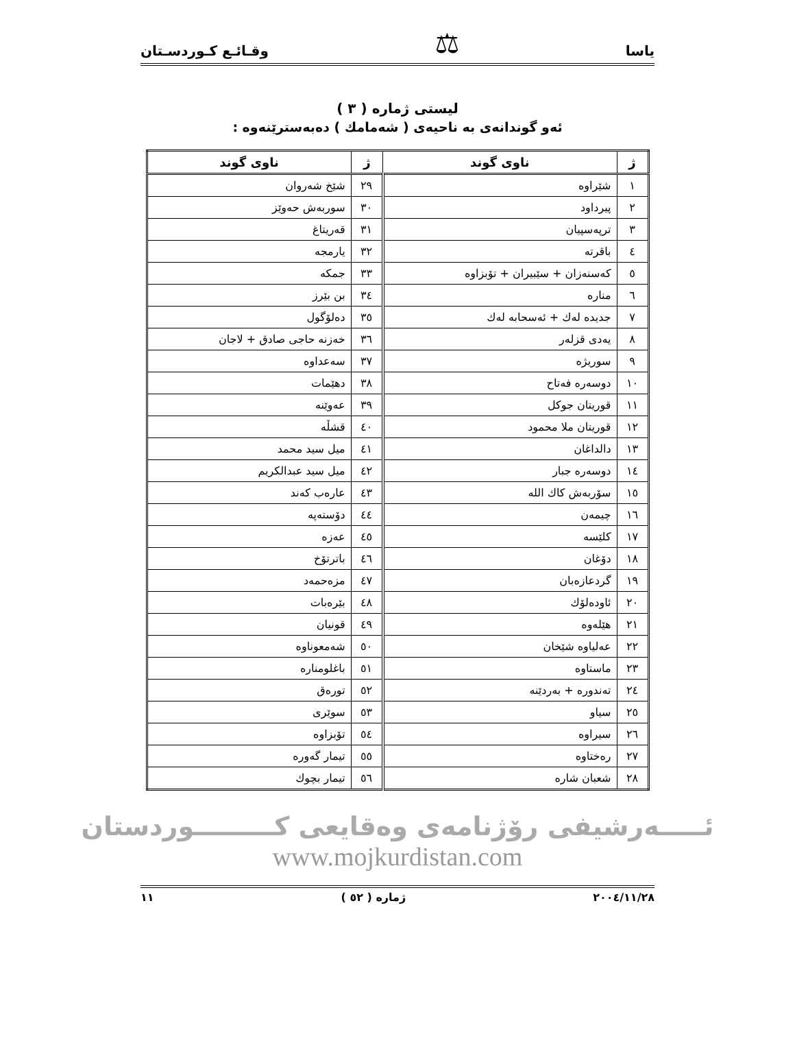ياسا ⚖ وقـائـع كـوردسـتان
ليستى ژمارە ( ٣ )
ئەو گوندانەى بە ناحيەى ( شەمامك ) دەبەسترێنەوە :
| ژ | ناوى گوند | ژ | ناوى گوند |
| --- | --- | --- | --- |
| ١ | شێراوه | ٢٩ | شێخ شەروان |
| ٢ | پیرداود | ٣٠ | سوربەش حەوێز |
| ٣ | ترپەسپیان | ٣١ | قەریتاغ |
| ٤ | باقرته | ٣٢ | یارمجه |
| ٥ | کەسنەزان + سێبیران + تۆبزاوه | ٣٣ | جمکه |
| ٦ | مناره | ٣٤ | بن بێرز |
| ٧ | جدیده لەك + ئەسحابە لەك | ٣٥ | دەلۆگول |
| ٨ | یەدی قزلەر | ٣٦ | خەزنە حاجی صادق + لاجان |
| ٩ | سوریژه | ٣٧ | سەعداوه |
| ١٠ | دوسەره فەتاح | ٣٨ | دهێمات |
| ١١ | قوریتان جوکل | ٣٩ | عەوێنه |
| ١٢ | قوریتان ملا محمود | ٤٠ | قشڵه |
| ١٣ | دالداغان | ٤١ | میل سید محمد |
| ١٤ | دوسەره جبار | ٤٢ | میل سید عبدالکریم |
| ١٥ | سۆربەش کاك الله | ٤٣ | عارەب کەند |
| ١٦ | چیمەن | ٤٤ | دۆستەپه |
| ١٧ | کلێسه | ٤٥ | عەزه |
| ١٨ | دۆغان | ٤٦ | باترتۆخ |
| ١٩ | گردعازەبان | ٤٧ | مزەحمەد |
| ٢٠ | ئاودەلۆك | ٤٨ | بێرەبات |
| ٢١ | هێلەوه | ٤٩ | قونیان |
| ٢٢ | عەلیاوه شێخان | ٥٠ | شەمعوناوه |
| ٢٣ | ماستاوه | ٥١ | باغلومناره |
| ٢٤ | تەندوره + بەردێنه | ٥٢ | تورەق |
| ٢٥ | سیاو | ٥٣ | سوێری |
| ٢٦ | سیراوه | ٥٤ | تۆبزاوه |
| ٢٧ | رەختاوه | ٥٥ | تیمار گەوره |
| ٢٨ | شعبان شاره | ٥٦ | تیمار بچوك |
ئـــــەرشیفی رۆژنامەی وەقایعی کـــــــــوردستان
www.mojkurdistan.com
٢٠٠٤/١١/٢٨ ژمارە ( ٥٢ ) ١١